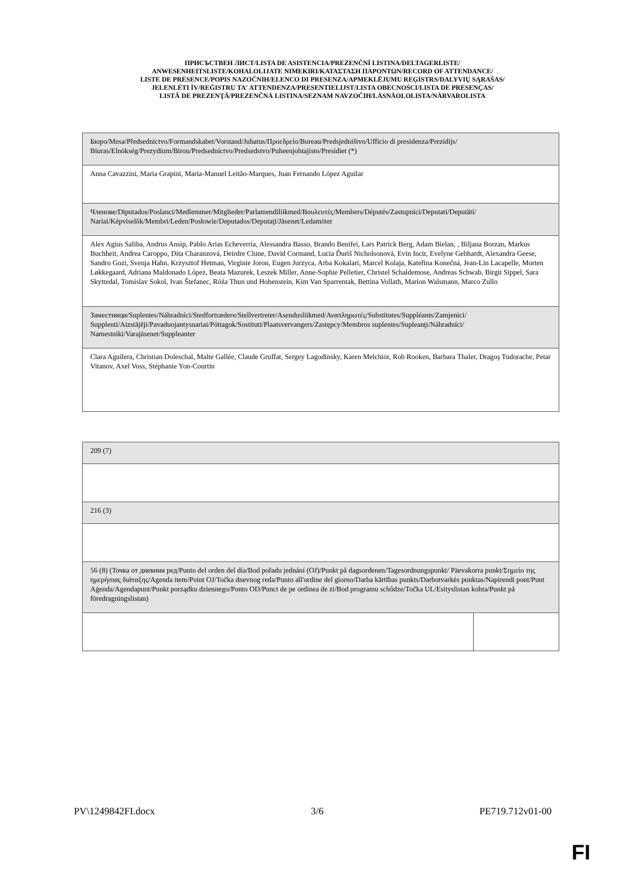ПРИСЪСТВЕН ЛИСТ/LISTA DE ASISTENCIA/PREZENČNÍ LISTINA/DELTAGERLISTE/
ANWESENHEITSLISTE/KOHALOLIJATE NIMEKIRI/ΚΑΤΑΣΤΑΣΗ ΠΑΡΟΝΤΩΝ/RECORD OF ATTENDANCE/
LISTE DE PRÉSENCE/POPIS NAZOČNIH/ELENCO DI PRESENZA/APMEKLĒJUMU REĢISTRS/DALYVIŲ SĄRAŠAS/
JELENLÉTI ÍV/REĠISTRU TA' ATTENDENZA/PRESENTIELIJST/LISTA OBECNOŚCI/LISTA DE PRESENÇAS/
LISTĂ DE PREZENŢĂ/PREZENČNÁ LISTINA/SEZNAM NAVZOČIH/LÄSNÄOLOLISTA/NÄRVAROLISTA
| Бюро/Mesa/Předsednictvo/Formandskabet/Vorstand/Juhatus/Προεδρείο/Bureau/Predsjedništvo/Ufficio di presidenza/Prezidijs/ Biuras/Elnökség/Prezydium/Birou/Predsedníctvo/Predsedstvo/Puheenjohtajisto/Presidiet (*) |
| Anna Cavazzini, Maria Grapini, Maria-Manuel Leitão-Marques, Juan Fernando López Aguilar |
| Членове/Diputados/Poslanci/Medlemmer/Mitglieder/Parlamendiliikmed/Βουλευτές/Members/Députés/Zastupnici/Deputati/Deputāti/ Nariai/Képviselõk/Membri/Leden/Posłowie/Deputados/Deputaţi/Jäsenet/Ledamöter |
| Alex Agius Saliba, Andrus Ansip, Pablo Arias Echeverría, Alessandra Basso, Brando Benifei, Lars Patrick Berg, Adam Bielan, , Biljana Borzan, Markus Buchheit, Andrea Caroppo, Dita Charanzová, Deirdre Clune, David Cormand, Lucia Ďuriš Nicholsonová, Evin Incir, Evelyne Gebhardt, Alexandra Geese, Sandro Gozi, Svenja Hahn, Krzysztof Hetman, Virginie Joron, Eugen Jurzyca, Arba Kokalari, Marcel Kolaja, Kateřina Konečná, Jean-Lin Lacapelle, Morten Løkkegaard, Adriana Maldonado López, Beata Mazurek, Leszek Miller, Anne-Sophie Pelletier, Christel Schaldemose, Andreas Schwab, Birgit Sippel, Sara Skyttedal, Tomislav Sokol, Ivan Štefanec, Róża Thun und Hohenstein, Kim Van Sparrentak, Bettina Vollath, Marion Walsmann, Marco Zullo |
| Заместници/Suplentes/Náhradníci/Stedfortrædere/Stellvertreter/Asendusliikmed/Αναπληρωτές/Substitutes/Suppléants/Zamjenici/ Supplenti/Aizstājēji/Pavaduojantysnariai/Póttagok/Sostituti/Plaatsvervangers/Zastępcy/Membros suplentes/Supleanţi/Náhradníci/ Namestniki/Varajäsenet/Suppleanter |
| Clara Aguilera, Christian Doleschal, Malte Gallée, Claude Gruffat, Sergey Lagodinsky, Karen Melchior, Rob Rooken, Barbara Thaler, Dragoş Tudorache, Petar Vitanov, Axel Voss, Stéphanie Yon-Courtin |
| 209 (7) | |
| 216 (3) | |
| 56 (8) (Точка от дневния ред/Punto del orden del día/Bod pořadu jednání (OJ)/Punkt på dagsordenen/Tagesordnungspunkt/ Päevakorra punkt/Σημείο της ημερήσιας διάταξης/Agenda item/Point OJ/Točka dnevnog reda/Punto all'ordine del giorno/Darba kārtības punkts/Darbotvarkės punktas/Napirendi pont/Punt Aġenda/Agendapunt/Punkt porządku dziennego/Ponto OD/Punct de pe ordinea de zi/Bod programu schôdze/Točka UL/Esityslistan kohta/Punkt på föredragningslistan) | |
PV\1249842FI.docx 3/6 PE719.712v01-00
FI